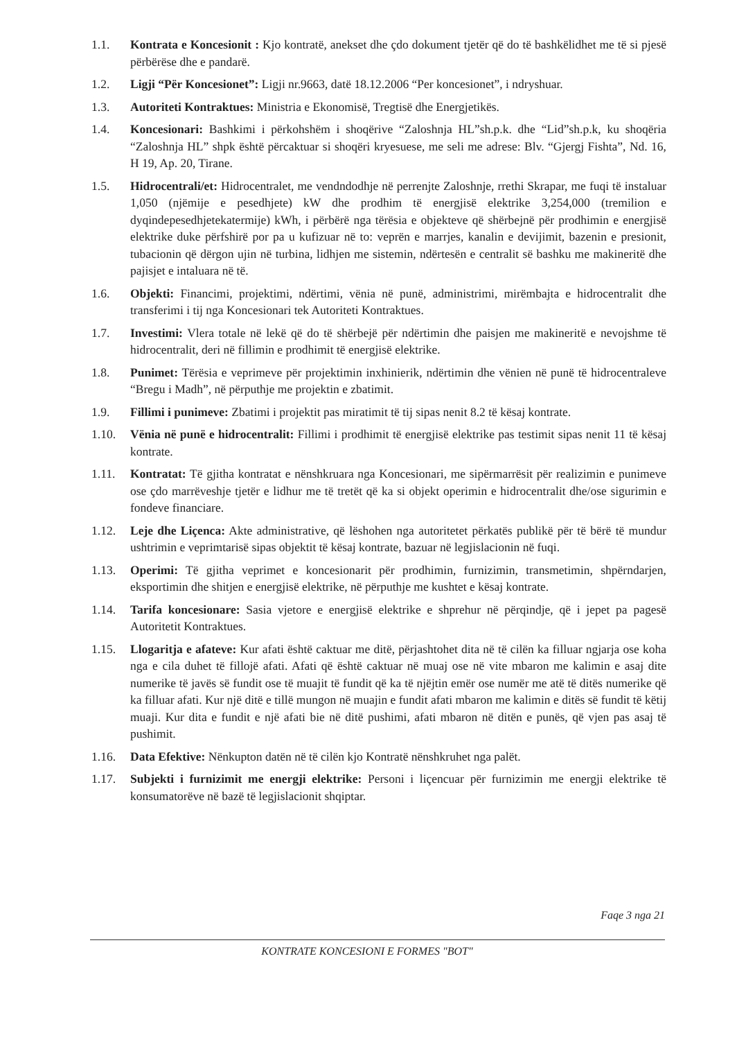1.1. Kontrata e Koncesionit : Kjo kontratë, anekset dhe çdo dokument tjetër që do të bashkëlidhet me të si pjesë përbërëse dhe e pandarë.
1.2. Ligji “Për Koncesionet”: Ligji nr.9663, datë 18.12.2006 “Per koncesionet”, i ndryshuar.
1.3. Autoriteti Kontraktues: Ministria e Ekonomisë, Tregtisë dhe Energjetikës.
1.4. Koncesionari: Bashkimi i përkohshëm i shoqërive “Zaloshnja HL”sh.p.k. dhe “Lid”sh.p.k, ku shoqëria “Zaloshnja HL” shpk është përcaktuar si shoqëri kryesuese, me seli me adrese: Blv. “Gjergj Fishta”, Nd. 16, H 19, Ap. 20, Tirane.
1.5. Hidrocentrali/et: Hidrocentralet, me vendndodhje në perrenjte Zaloshnje, rrethi Skrapar, me fuqi të instaluar 1,050 (njëmije e pesedhjete) kW dhe prodhim të energjisë elektrike 3,254,000 (tremilion e dyqindepesedhjetekatermije) kWh, i përbërë nga tërësia e objekteve që shërbejnë për prodhimin e energjisë elektrike duke përfshirë por pa u kufizuar në to: veprën e marrjes, kanalin e devijimit, bazenin e presionit, tubacionin që dërgon ujin në turbina, lidhjen me sistemin, ndërtesën e centralit së bashku me makineritë dhe pajisjet e intaluara në të.
1.6. Objekti: Financimi, projektimi, ndërtimi, vënia në punë, administrimi, mirëmbajta e hidrocentralit dhe transferimi i tij nga Koncesionari tek Autoriteti Kontraktues.
1.7. Investimi: Vlera totale në lekë që do të shërbejë për ndërtimin dhe paisjen me makineritë e nevojshme të hidrocentralit, deri në fillimin e prodhimit të energjisë elektrike.
1.8. Punimet: Tërësia e veprimeve për projektimin inxhinierik, ndërtimin dhe vënien në punë të hidrocentraleve “Bregu i Madh”, në përputhje me projektin e zbatimit.
1.9. Fillimi i punimeve: Zbatimi i projektit pas miratimit të tij sipas nenit 8.2 të kësaj kontrate.
1.10. Vënia në punë e hidrocentralit: Fillimi i prodhimit të energjisë elektrike pas testimit sipas nenit 11 të kësaj kontrate.
1.11. Kontratat: Të gjitha kontratat e nënshkruara nga Koncesionari, me sipërmarrësit për realizimin e punimeve ose çdo marrëveshje tjetër e lidhur me të tretët që ka si objekt operimin e hidrocentralit dhe/ose sigurimin e fondeve financiare.
1.12. Leje dhe Liçenca: Akte administrative, që lëshohen nga autoritetet përkatës publikë për të bërë të mundur ushtrimin e veprimtarisë sipas objektit të kësaj kontrate, bazuar në legjislacionin në fuqi.
1.13. Operimi: Të gjitha veprimet e koncesionarit për prodhimin, furnizimin, transmetimin, shpërndarjen, eksportimin dhe shitjen e energjisë elektrike, në përputhje me kushtet e kësaj kontrate.
1.14. Tarifa koncesionare: Sasia vjetore e energjisë elektrike e shprehur në përqindje, që i jepet pa pagesë Autoritetit Kontraktues.
1.15. Llogaritja e afateve: Kur afati është caktuar me ditë, përjashtohet dita në të cilën ka filluar ngjarja ose koha nga e cila duhet të fillojë afati. Afati që është caktuar në muaj ose në vite mbaron me kalimin e asaj dite numerike të javës së fundit ose të muajit të fundit që ka të njëjtin emër ose numër me atë të ditës numerike që ka filluar afati. Kur një ditë e tillë mungon në muajin e fundit afati mbaron me kalimin e ditës së fundit të këtij muaji. Kur dita e fundit e një afati bie në ditë pushimi, afati mbaron në ditën e punës, që vjen pas asaj të pushimit.
1.16. Data Efektive: Nënkupton datën në të cilën kjo Kontratë nënshkruhet nga palët.
1.17. Subjekti i furnizimit me energji elektrike: Personi i liçencuar për furnizimin me energji elektrike të konsumatorëve në bazë të legjislacionit shqiptar.
Faqe 3 nga 21
KONTRATE KONCESIONI E FORMES "BOT"